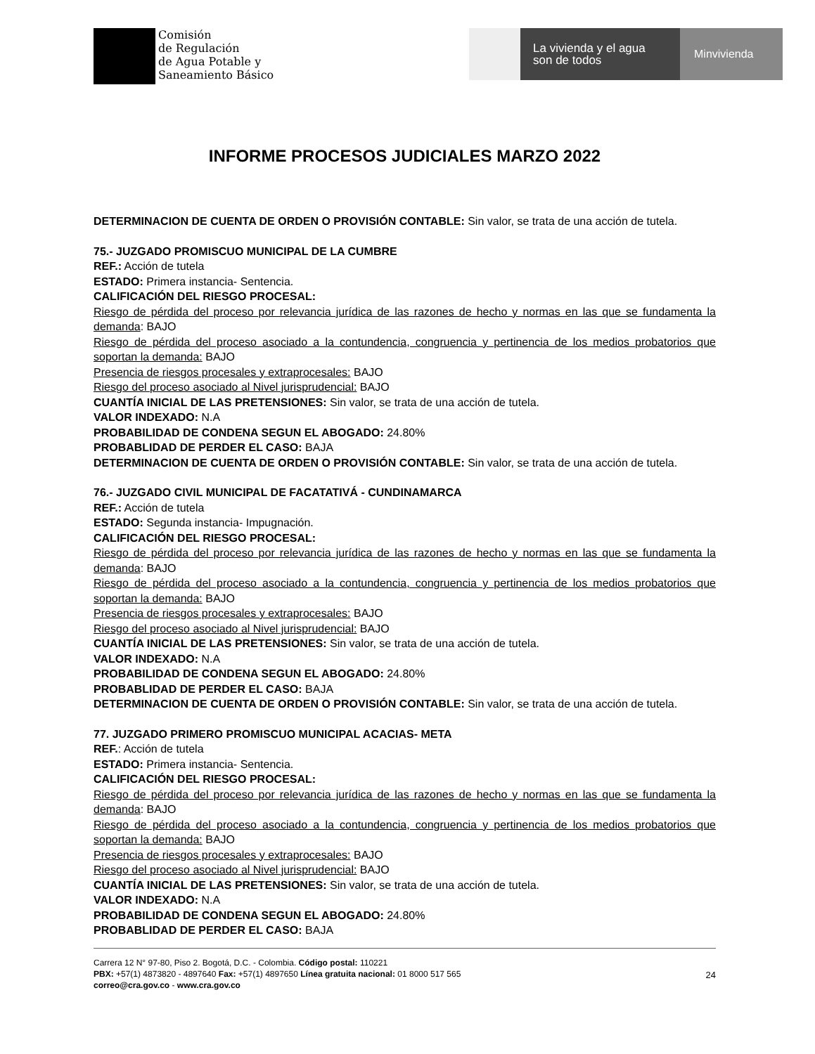Comisión
de Regulación
de Agua Potable y
Saneamiento Básico
La vivienda y el agua
son de todos
Minvivienda
INFORME PROCESOS JUDICIALES MARZO 2022
DETERMINACION DE CUENTA DE ORDEN O PROVISIÓN CONTABLE: Sin valor, se trata de una acción de tutela.
75.- JUZGADO PROMISCUO MUNICIPAL DE LA CUMBRE
REF.: Acción de tutela
ESTADO: Primera instancia- Sentencia.
CALIFICACIÓN DEL RIESGO PROCESAL:
Riesgo de pérdida del proceso por relevancia jurídica de las razones de hecho y normas en las que se fundamenta la demanda: BAJO
Riesgo de pérdida del proceso asociado a la contundencia, congruencia y pertinencia de los medios probatorios que soportan la demanda: BAJO
Presencia de riesgos procesales y extraprocesales: BAJO
Riesgo del proceso asociado al Nivel jurisprudencial: BAJO
CUANTÍA INICIAL DE LAS PRETENSIONES: Sin valor, se trata de una acción de tutela.
VALOR INDEXADO: N.A
PROBABILIDAD DE CONDENA SEGUN EL ABOGADO: 24.80%
PROBABLIDAD DE PERDER EL CASO: BAJA
DETERMINACION DE CUENTA DE ORDEN O PROVISIÓN CONTABLE: Sin valor, se trata de una acción de tutela.
76.- JUZGADO CIVIL MUNICIPAL DE FACATATIVÁ - CUNDINAMARCA
REF.: Acción de tutela
ESTADO: Segunda instancia- Impugnación.
CALIFICACIÓN DEL RIESGO PROCESAL:
Riesgo de pérdida del proceso por relevancia jurídica de las razones de hecho y normas en las que se fundamenta la demanda: BAJO
Riesgo de pérdida del proceso asociado a la contundencia, congruencia y pertinencia de los medios probatorios que soportan la demanda: BAJO
Presencia de riesgos procesales y extraprocesales: BAJO
Riesgo del proceso asociado al Nivel jurisprudencial: BAJO
CUANTÍA INICIAL DE LAS PRETENSIONES: Sin valor, se trata de una acción de tutela.
VALOR INDEXADO: N.A
PROBABILIDAD DE CONDENA SEGUN EL ABOGADO: 24.80%
PROBABLIDAD DE PERDER EL CASO: BAJA
DETERMINACION DE CUENTA DE ORDEN O PROVISIÓN CONTABLE: Sin valor, se trata de una acción de tutela.
77. JUZGADO PRIMERO PROMISCUO MUNICIPAL ACACIAS- META
REF.: Acción de tutela
ESTADO: Primera instancia- Sentencia.
CALIFICACIÓN DEL RIESGO PROCESAL:
Riesgo de pérdida del proceso por relevancia jurídica de las razones de hecho y normas en las que se fundamenta la demanda: BAJO
Riesgo de pérdida del proceso asociado a la contundencia, congruencia y pertinencia de los medios probatorios que soportan la demanda: BAJO
Presencia de riesgos procesales y extraprocesales: BAJO
Riesgo del proceso asociado al Nivel jurisprudencial: BAJO
CUANTÍA INICIAL DE LAS PRETENSIONES: Sin valor, se trata de una acción de tutela.
VALOR INDEXADO: N.A
PROBABILIDAD DE CONDENA SEGUN EL ABOGADO: 24.80%
PROBABLIDAD DE PERDER EL CASO: BAJA
Carrera 12 N° 97-80, Piso 2. Bogotá, D.C. - Colombia. Código postal: 110221
PBX: +57(1) 4873820 - 4897640 Fax: +57(1) 4897650 Línea gratuita nacional: 01 8000 517 565
correo@cra.gov.co - www.cra.gov.co
24